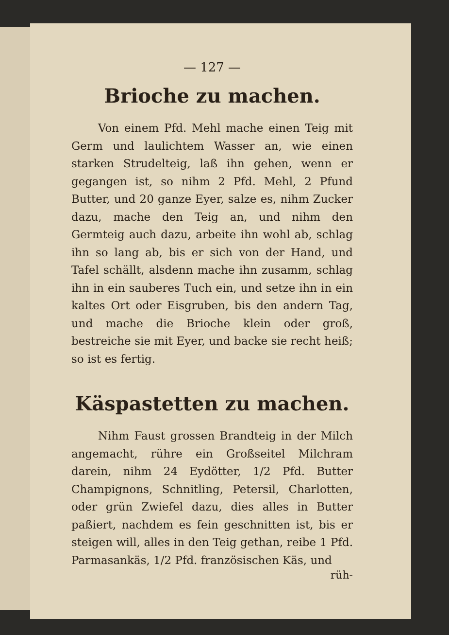— 127 —
Brioche zu machen.
Von einem Pfd. Mehl mache einen Teig mit Germ und laulichtem Wasser an, wie einen starken Strudelteig, laß ihn gehen, wenn er gegangen ist, so nihm 2 Pfd. Mehl, 2 Pfund Butter, und 20 ganze Eyer, salze es, nihm Zucker dazu, mache den Teig an, und nihm den Germteig auch dazu, arbeite ihn wohl ab, schlag ihn so lang ab, bis er sich von der Hand, und Tafel schällt, alsdenn mache ihn zusamm, schlag ihn in ein sauberes Tuch ein, und setze ihn in ein kaltes Ort oder Eisgruben, bis den andern Tag, und mache die Brioche klein oder groß, bestreiche sie mit Eyer, und backe sie recht heiß; so ist es fertig.
Käspastetten zu machen.
Nihm Faust grossen Brandteig in der Milch angemacht, rühre ein Großseitel Milchram darein, nihm 24 Eydötter, 1/2 Pfd. Butter Champignons, Schnitling, Petersil, Charlotten, oder grün Zwiefel dazu, dies alles in Butter paßiert, nachdem es fein geschnitten ist, bis er steigen will, alles in den Teig gethan, reibe 1 Pfd. Parmasankäs, 1/2 Pfd. französischen Käs, und
rüh-